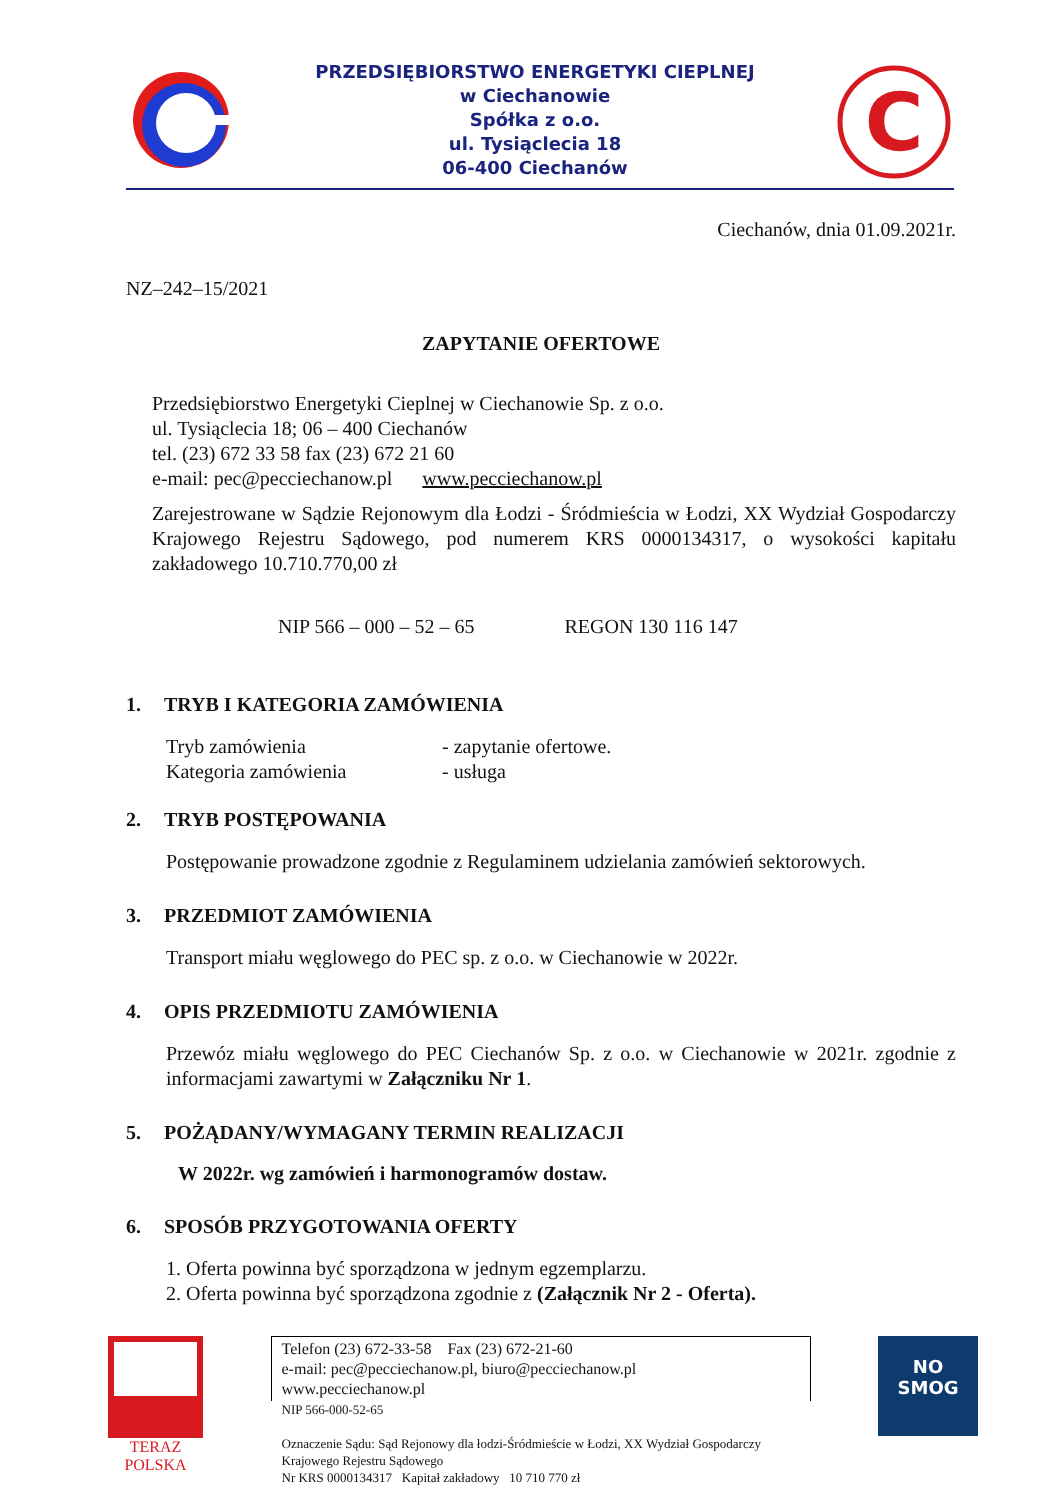PRZEDSIĘBIORSTWO ENERGETYKI CIEPLNEJ
w Ciechanowie
Spółka z o.o.
ul. Tysiąclecia 18
06-400 Ciechanów
C
Ciechanów, dnia 01.09.2021r.
NZ–242–15/2021
ZAPYTANIE OFERTOWE
Przedsiębiorstwo Energetyki Cieplnej w Ciechanowie Sp. z o.o.
ul. Tysiąclecia 18; 06 – 400 Ciechanów
tel. (23) 672 33 58 fax (23) 672 21 60
e-mail: pec@pecciechanow.pl www.pecciechanow.pl
Zarejestrowane w Sądzie Rejonowym dla Łodzi - Śródmieścia w Łodzi, XX Wydział Gospodarczy Krajowego Rejestru Sądowego, pod numerem KRS 0000134317, o wysokości kapitału zakładowego 10.710.770,00 zł
NIP 566 – 000 – 52 – 65 REGON 130 116 147
1. TRYB I KATEGORIA ZAMÓWIENIA
Tryb zamówienia
- zapytanie ofertowe.
Kategoria zamówienia
- usługa
2. TRYB POSTĘPOWANIA
Postępowanie prowadzone zgodnie z Regulaminem udzielania zamówień sektorowych.
3. PRZEDMIOT ZAMÓWIENIA
Transport miału węglowego do PEC sp. z o.o. w Ciechanowie w 2022r.
4. OPIS PRZEDMIOTU ZAMÓWIENIA
Przewóz miału węglowego do PEC Ciechanów Sp. z o.o. w Ciechanowie w 2021r. zgodnie z informacjami zawartymi w Załączniku Nr 1.
5. POŻĄDANY/WYMAGANY TERMIN REALIZACJI
W 2022r. wg zamówień i harmonogramów dostaw.
6. SPOSÓB PRZYGOTOWANIA OFERTY
1. Oferta powinna być sporządzona w jednym egzemplarzu.
2. Oferta powinna być sporządzona zgodnie z (Załącznik Nr 2 - Oferta).
TERAZ POLSKA
Telefon (23) 672-33-58 Fax (23) 672-21-60
e-mail: pec@pecciechanow.pl, biuro@pecciechanow.pl
www.pecciechanow.pl
NIP 566-000-52-65
Oznaczenie Sądu: Sąd Rejonowy dla łodzi-Śródmieście w Łodzi, XX Wydział Gospodarczy Krajowego Rejestru Sądowego
Nr KRS 0000134317 Kapitał zakładowy 10 710 770 zł
NO
SMOG